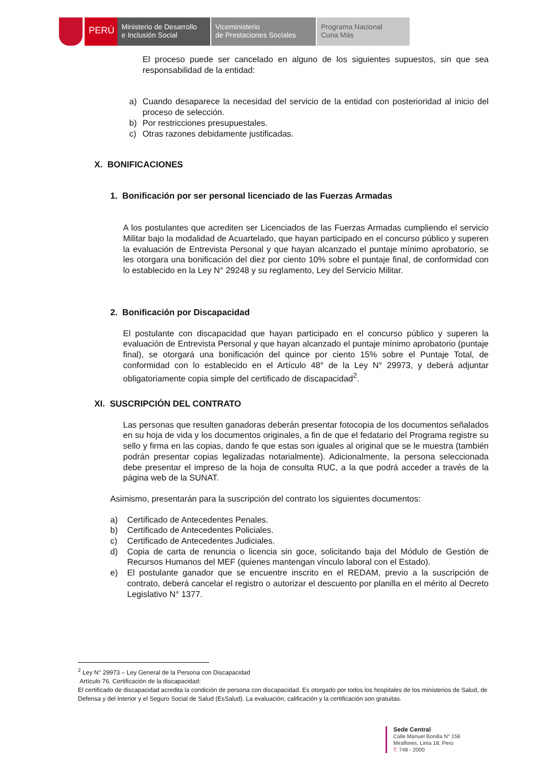PERÚ
Ministerio de Desarrollo
e Inclusión Social
Viceministerio
de Prestaciones Sociales
Programa Nacional
Cuna Más
El proceso puede ser cancelado en alguno de los siguientes supuestos, sin que sea responsabilidad de la entidad:
a) Cuando desaparece la necesidad del servicio de la entidad con posterioridad al inicio del proceso de selección.
b) Por restricciones presupuestales.
c) Otras razones debidamente justificadas.
X. BONIFICACIONES
1. Bonificación por ser personal licenciado de las Fuerzas Armadas
A los postulantes que acrediten ser Licenciados de las Fuerzas Armadas cumpliendo el servicio Militar bajo la modalidad de Acuartelado, que hayan participado en el concurso público y superen la evaluación de Entrevista Personal y que hayan alcanzado el puntaje mínimo aprobatorio, se les otorgara una bonificación del diez por ciento 10% sobre el puntaje final, de conformidad con lo establecido en la Ley N° 29248 y su reglamento, Ley del Servicio Militar.
2. Bonificación por Discapacidad
El postulante con discapacidad que hayan participado en el concurso público y superen la evaluación de Entrevista Personal y que hayan alcanzado el puntaje mínimo aprobatorio (puntaje final), se otorgará una bonificación del quince por ciento 15% sobre el Puntaje Total, de conformidad con lo establecido en el Artículo 48° de la Ley N° 29973, y deberá adjuntar obligatoriamente copia simple del certificado de discapacidad<sup>2</sup>.
XI. SUSCRIPCIÓN DEL CONTRATO
Las personas que resulten ganadoras deberán presentar fotocopia de los documentos señalados en su hoja de vida y los documentos originales, a fin de que el fedatario del Programa registre su sello y firma en las copias, dando fe que estas son iguales al original que se le muestra (también podrán presentar copias legalizadas notarialmente). Adicionalmente, la persona seleccionada debe presentar el impreso de la hoja de consulta RUC, a la que podrá acceder a través de la página web de la SUNAT.
Asimismo, presentarán para la suscripción del contrato los siguientes documentos:
a) Certificado de Antecedentes Penales.
b) Certificado de Antecedentes Policiales.
c) Certificado de Antecedentes Judiciales.
d) Copia de carta de renuncia o licencia sin goce, solicitando baja del Módulo de Gestión de Recursos Humanos del MEF (quienes mantengan vínculo laboral con el Estado).
e) El postulante ganador que se encuentre inscrito en el REDAM, previo a la suscripción de contrato, deberá cancelar el registro o autorizar el descuento por planilla en el mérito al Decreto Legislativo N° 1377.
<sup>2</sup> Ley N° 29973 – Ley General de la Persona con Discapacidad
Artículo 76. Certificación de la discapacidad:
El certificado de discapacidad acredita la condición de persona con discapacidad. Es otorgado por todos los hospitales de los ministerios de Salud, de Defensa y del Interior y el Seguro Social de Salud (EsSalud). La evaluación, calificación y la certificación son gratuitas.
Sede Central
Calle Manuel Bonilla N° 156
Miraflores, Lima 18, Perú
T: 748 - 2000